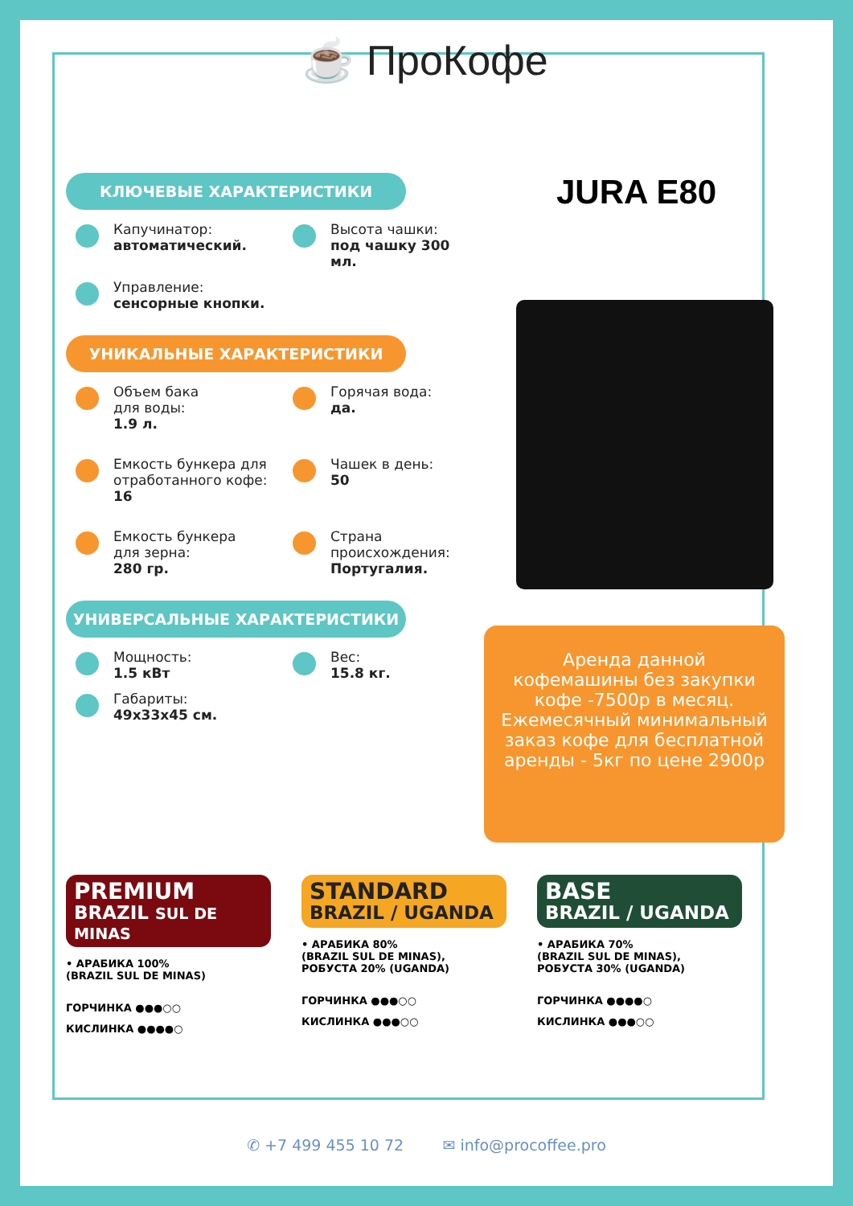☕ ПроКофе
КЛЮЧЕВЫЕ ХАРАКТЕРИСТИКИ
Капучинатор:
автоматический.
Высота чашки:
под чашку 300 мл.
Управление:
сенсорные кнопки.
УНИКАЛЬНЫЕ ХАРАКТЕРИСТИКИ
Объем бака
для воды:
1.9 л.
Горячая вода:
да.
Емкость бункера для отработанного кофе:
16
Чашек в день:
50
Емкость бункера
для зерна:
280 гр.
Страна
происхождения:
Португалия.
УНИВЕРСАЛЬНЫЕ ХАРАКТЕРИСТИКИ
Мощность:
1.5 кВт
Вес:
15.8 кг.
Габариты:
49x33x45 см.
JURA E80
Аренда данной кофемашины без закупки кофе -7500р в месяц. Ежемесячный минимальный заказ кофе для бесплатной аренды - 5кг по цене 2900р
PREMIUM
BRAZIL SUL DE MINAS
• АРАБИКА 100%
(BRAZIL SUL DE MINAS)
ГОРЧИНКА ●●●○○
КИСЛИНКА ●●●●○
STANDARD
BRAZIL / UGANDA
• АРАБИКА 80%
(BRAZIL SUL DE MINAS),
РОБУСТА 20% (UGANDA)
ГОРЧИНКА ●●●○○
КИСЛИНКА ●●●○○
BASE
BRAZIL / UGANDA
• АРАБИКА 70%
(BRAZIL SUL DE MINAS),
РОБУСТА 30% (UGANDA)
ГОРЧИНКА ●●●●○
КИСЛИНКА ●●●○○
✆ +7 499 455 10 72 ✉ info@procoffee.pro